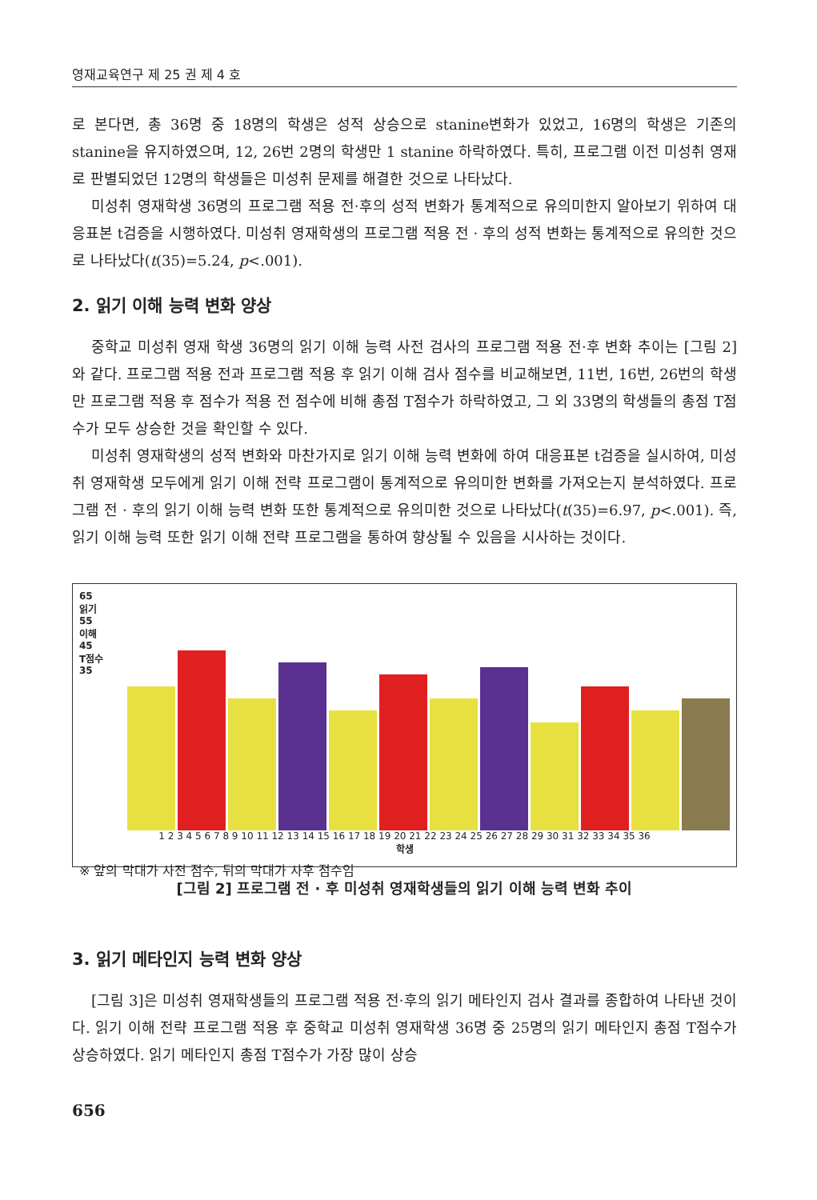영재교육연구 제 25 권 제 4 호
로 본다면, 총 36명 중 18명의 학생은 성적 상승으로 stanine변화가 있었고, 16명의 학생은 기존의 stanine을 유지하였으며, 12, 26번 2명의 학생만 1 stanine 하락하였다. 특히, 프로그램 이전 미성취 영재로 판별되었던 12명의 학생들은 미성취 문제를 해결한 것으로 나타났다.
미성취 영재학생 36명의 프로그램 적용 전·후의 성적 변화가 통계적으로 유의미한지 알아보기 위하여 대응표본 t검증을 시행하였다. 미성취 영재학생의 프로그램 적용 전 · 후의 성적 변화는 통계적으로 유의한 것으로 나타났다(t(35)=5.24, p<.001).
2. 읽기 이해 능력 변화 양상
중학교 미성취 영재 학생 36명의 읽기 이해 능력 사전 검사의 프로그램 적용 전·후 변화 추이는 [그림 2]와 같다. 프로그램 적용 전과 프로그램 적용 후 읽기 이해 검사 점수를 비교해보면, 11번, 16번, 26번의 학생만 프로그램 적용 후 점수가 적용 전 점수에 비해 총점 T점수가 하락하였고, 그 외 33명의 학생들의 총점 T점수가 모두 상승한 것을 확인할 수 있다.
미성취 영재학생의 성적 변화와 마찬가지로 읽기 이해 능력 변화에 하여 대응표본 t검증을 실시하여, 미성취 영재학생 모두에게 읽기 이해 전략 프로그램이 통계적으로 유의미한 변화를 가져오는지 분석하였다. 프로그램 전 · 후의 읽기 이해 능력 변화 또한 통계적으로 유의미한 것으로 나타났다(t(35)=6.97, p<.001). 즉, 읽기 이해 능력 또한 읽기 이해 전략 프로그램을 통하여 향상될 수 있음을 시사하는 것이다.
65
읽기
55
이해
45
T점수
35
1 2 3 4 5 6 7 8 9 10 11 12 13 14 15 16 17 18 19 20 21 22 23 24 25 26 27 28 29 30 31 32 33 34 35 36
학생
※ 앞의 막대가 사전 점수, 뒤의 막대가 사후 점수임
[그림 2] 프로그램 전 · 후 미성취 영재학생들의 읽기 이해 능력 변화 추이
3. 읽기 메타인지 능력 변화 양상
[그림 3]은 미성취 영재학생들의 프로그램 적용 전·후의 읽기 메타인지 검사 결과를 종합하여 나타낸 것이다. 읽기 이해 전략 프로그램 적용 후 중학교 미성취 영재학생 36명 중 25명의 읽기 메타인지 총점 T점수가 상승하였다. 읽기 메타인지 총점 T점수가 가장 많이 상승
656